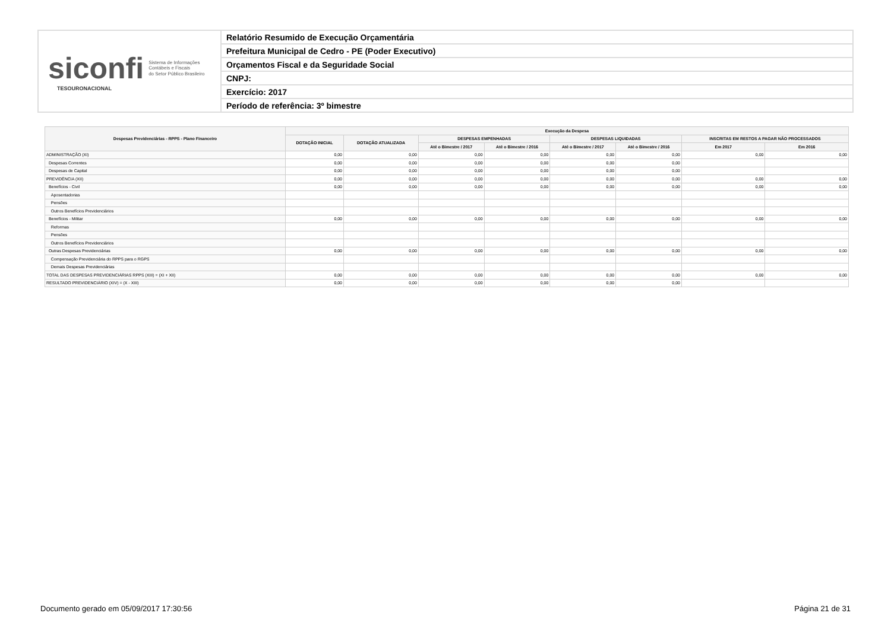siconfi Sistema de Informações
Contábeis e Fiscais
do Setor Público Brasileiro
TESOURONACIONAL
Relatório Resumido de Execução Orçamentária
Prefeitura Municipal de Cedro - PE (Poder Executivo)
Orçamentos Fiscal e da Seguridade Social
CNPJ:
Exercício: 2017
Período de referência: 3º bimestre
| Despesas Previdenciárias - RPPS - Plano Financeiro | Execução da Despesa | | | | | | | |
| --- | --- | --- | --- | --- | --- | --- | --- | --- |
| | DOTAÇÃO INICIAL | DOTAÇÃO ATUALIZADA | DESPESAS EMPENHADAS | | DESPESAS LIQUIDADAS | | INSCRITAS EM RESTOS A PAGAR NÃO PROCESSADOS | |
| | | | Até o Bimestre / 2017 | Até o Bimestre / 2016 | Até o Bimestre / 2017 | Até o Bimestre / 2016 | Em 2017 | Em 2016 |
| ADMINISTRAÇÃO (XI) | 0,00 | 0,00 | 0,00 | 0,00 | 0,00 | 0,00 | 0,00 | 0,00 |
| Despesas Correntes | 0,00 | 0,00 | 0,00 | 0,00 | 0,00 | 0,00 | | |
| Despesas de Capital | 0,00 | 0,00 | 0,00 | 0,00 | 0,00 | 0,00 | | |
| PREVIDÊNCIA (XII) | 0,00 | 0,00 | 0,00 | 0,00 | 0,00 | 0,00 | 0,00 | 0,00 |
| Benefícios - Civil | 0,00 | 0,00 | 0,00 | 0,00 | 0,00 | 0,00 | 0,00 | 0,00 |
| Aposentadorias | | | | | | | | |
| Pensões | | | | | | | | |
| Outros Benefícios Previdenciários | | | | | | | | |
| Benefícios - Militar | 0,00 | 0,00 | 0,00 | 0,00 | 0,00 | 0,00 | 0,00 | 0,00 |
| Reformas | | | | | | | | |
| Pensões | | | | | | | | |
| Outros Benefícios Previdenciários | | | | | | | | |
| Outras Despesas Previdenciárias | 0,00 | 0,00 | 0,00 | 0,00 | 0,00 | 0,00 | 0,00 | 0,00 |
| Compensação Previdenciária do RPPS para o RGPS | | | | | | | | |
| Demais Despesas Previdenciárias | | | | | | | | |
| TOTAL DAS DESPESAS PREVIDENCIÁRIAS RPPS (XIII) = (XI + XII) | 0,00 | 0,00 | 0,00 | 0,00 | 0,00 | 0,00 | 0,00 | 0,00 |
| RESULTADO PREVIDENCIÁRIO (XIV) = (X - XIII) | 0,00 | 0,00 | 0,00 | 0,00 | 0,00 | 0,00 | | |
Documento gerado em 05/09/2017 17:30:56 Página 21 de 31